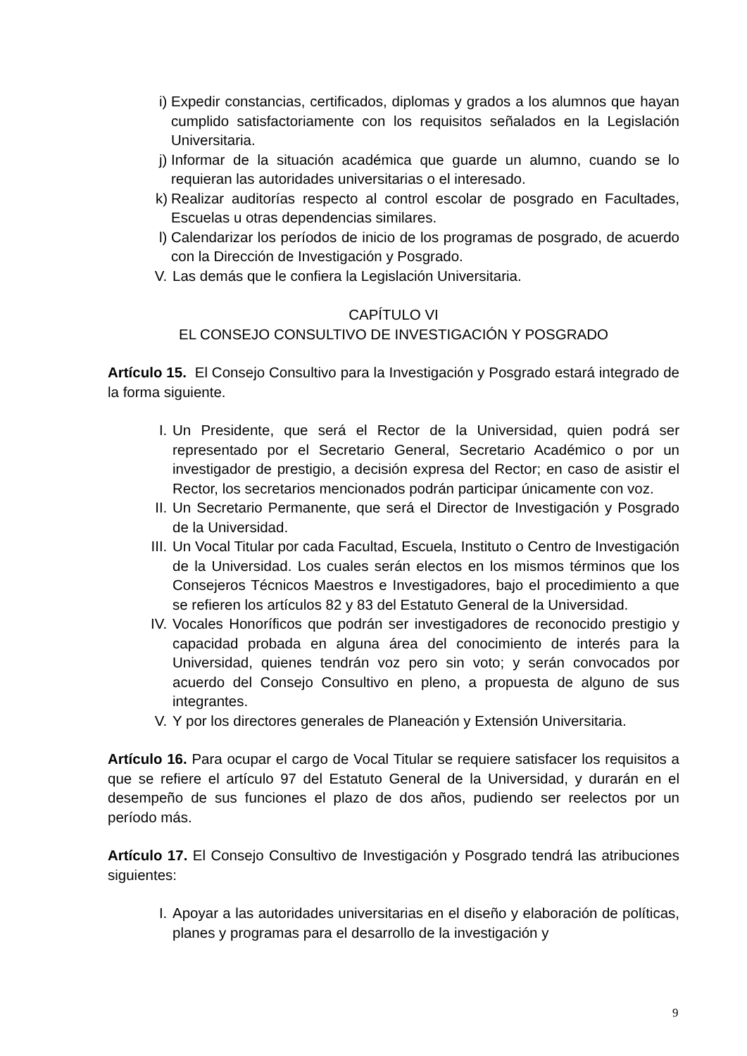i) Expedir constancias, certificados, diplomas y grados a los alumnos que hayan cumplido satisfactoriamente con los requisitos señalados en la Legislación Universitaria.
j) Informar de la situación académica que guarde un alumno, cuando se lo requieran las autoridades universitarias o el interesado.
k) Realizar auditorías respecto al control escolar de posgrado en Facultades, Escuelas u otras dependencias similares.
l) Calendarizar los períodos de inicio de los programas de posgrado, de acuerdo con la Dirección de Investigación y Posgrado.
V. Las demás que le confiera la Legislación Universitaria.
CAPÍTULO VI
EL CONSEJO CONSULTIVO DE INVESTIGACIÓN Y POSGRADO
Artículo 15. El Consejo Consultivo para la Investigación y Posgrado estará integrado de la forma siguiente.
I. Un Presidente, que será el Rector de la Universidad, quien podrá ser representado por el Secretario General, Secretario Académico o por un investigador de prestigio, a decisión expresa del Rector; en caso de asistir el Rector, los secretarios mencionados podrán participar únicamente con voz.
II. Un Secretario Permanente, que será el Director de Investigación y Posgrado de la Universidad.
III. Un Vocal Titular por cada Facultad, Escuela, Instituto o Centro de Investigación de la Universidad. Los cuales serán electos en los mismos términos que los Consejeros Técnicos Maestros e Investigadores, bajo el procedimiento a que se refieren los artículos 82 y 83 del Estatuto General de la Universidad.
IV. Vocales Honoríficos que podrán ser investigadores de reconocido prestigio y capacidad probada en alguna área del conocimiento de interés para la Universidad, quienes tendrán voz pero sin voto; y serán convocados por acuerdo del Consejo Consultivo en pleno, a propuesta de alguno de sus integrantes.
V. Y por los directores generales de Planeación y Extensión Universitaria.
Artículo 16. Para ocupar el cargo de Vocal Titular se requiere satisfacer los requisitos a que se refiere el artículo 97 del Estatuto General de la Universidad, y durarán en el desempeño de sus funciones el plazo de dos años, pudiendo ser reelectos por un período más.
Artículo 17. El Consejo Consultivo de Investigación y Posgrado tendrá las atribuciones siguientes:
I. Apoyar a las autoridades universitarias en el diseño y elaboración de políticas, planes y programas para el desarrollo de la investigación y
9